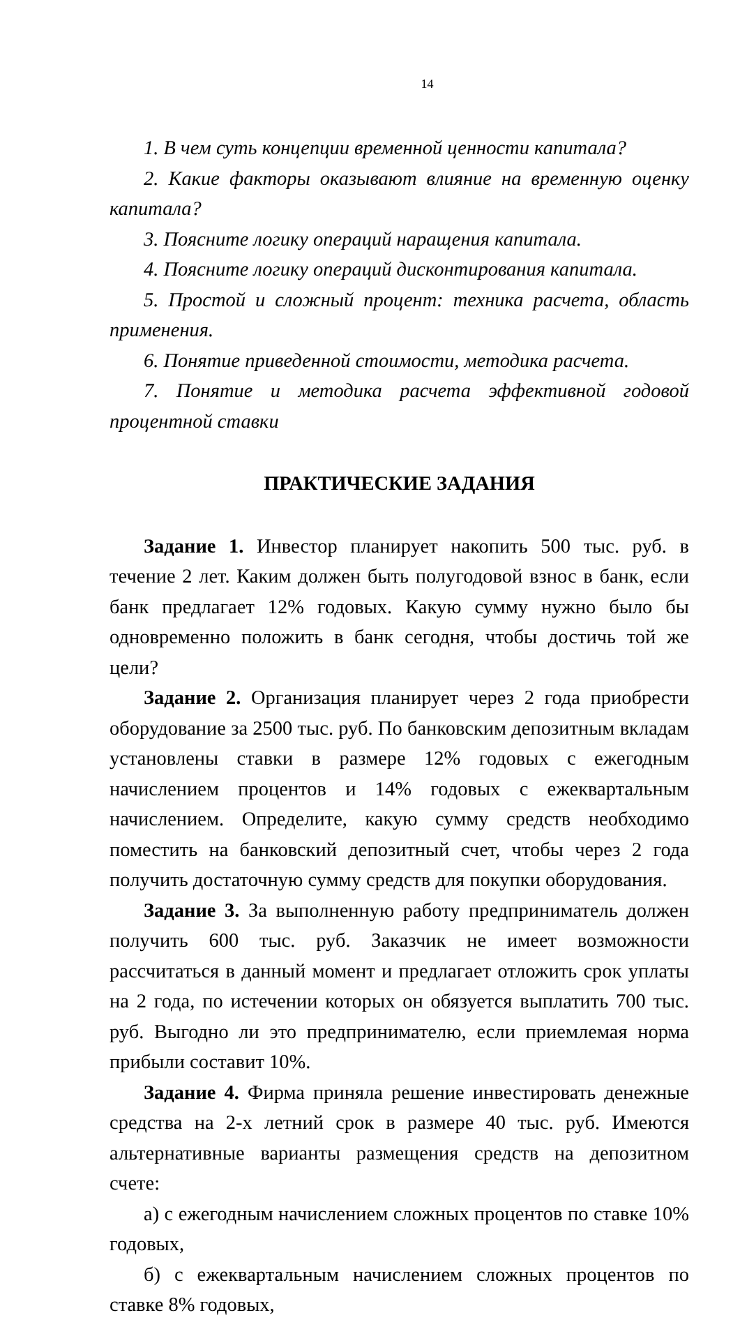14
1. В чем суть концепции временной ценности капитала?
2. Какие факторы оказывают влияние на временную оценку капитала?
3. Поясните логику операций наращения капитала.
4. Поясните логику операций дисконтирования капитала.
5. Простой и сложный процент: техника расчета, область применения.
6. Понятие приведенной стоимости, методика расчета.
7. Понятие и методика расчета эффективной годовой процентной ставки
ПРАКТИЧЕСКИЕ ЗАДАНИЯ
Задание 1. Инвестор планирует накопить 500 тыс. руб. в течение 2 лет. Каким должен быть полугодовой взнос в банк, если банк предлагает 12% годовых. Какую сумму нужно было бы одновременно положить в банк сегодня, чтобы достичь той же цели?
Задание 2. Организация планирует через 2 года приобрести оборудование за 2500 тыс. руб. По банковским депозитным вкладам установлены ставки в размере 12% годовых с ежегодным начислением процентов и 14% годовых с ежеквартальным начислением. Определите, какую сумму средств необходимо поместить на банковский депозитный счет, чтобы через 2 года получить достаточную сумму средств для покупки оборудования.
Задание 3. За выполненную работу предприниматель должен получить 600 тыс. руб. Заказчик не имеет возможности рассчитаться в данный момент и предлагает отложить срок уплаты на 2 года, по истечении которых он обязуется выплатить 700 тыс. руб. Выгодно ли это предпринимателю, если приемлемая норма прибыли составит 10%.
Задание 4. Фирма приняла решение инвестировать денежные средства на 2-х летний срок в размере 40 тыс. руб. Имеются альтернативные варианты размещения средств на депозитном счете:
а) с ежегодным начислением сложных процентов по ставке 10% годовых,
б) с ежеквартальным начислением сложных процентов по ставке 8% годовых,